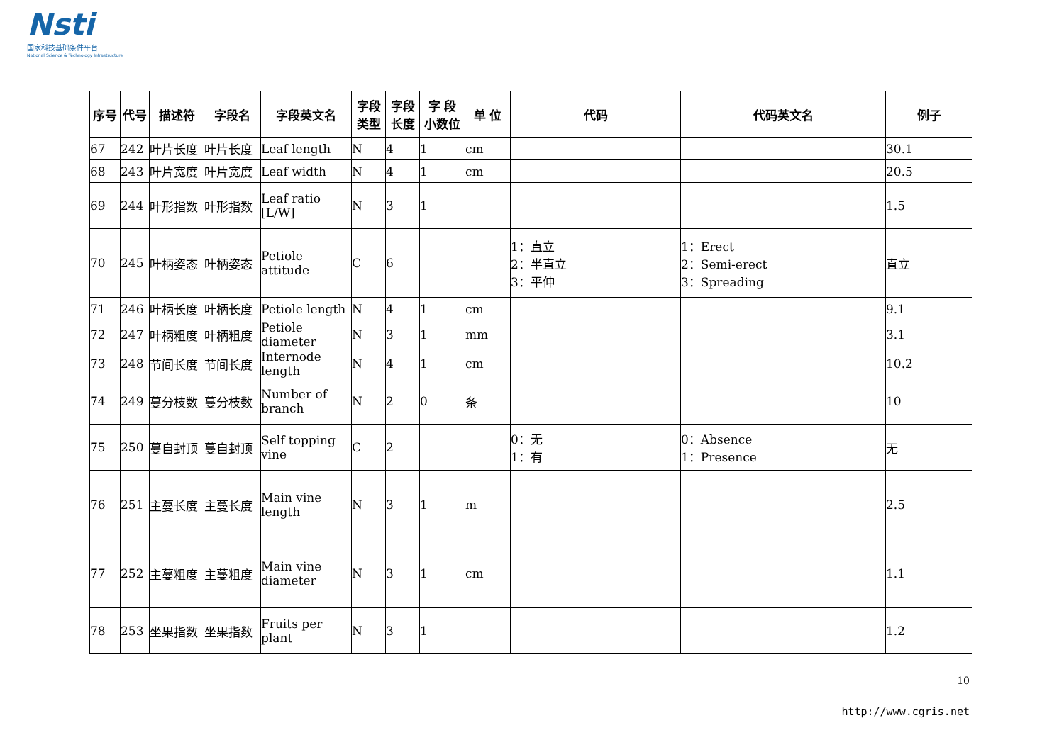Nsti
国家科技基础条件平台
National Science & Technology Infrastructure
| 序号 | 代号 | 描述符 | 字段名 | 字段英文名 | 字段 类型 | 字段 长度 | 字 段 小数位 | 单 位 | 代码 | 代码英文名 | 例子 |
| --- | --- | --- | --- | --- | --- | --- | --- | --- | --- | --- | --- |
| 67 | 242 | 叶片长度 | 叶片长度 | Leaf length | N | 4 | 1 | cm | | | 30.1 |
| 68 | 243 | 叶片宽度 | 叶片宽度 | Leaf width | N | 4 | 1 | cm | | | 20.5 |
| 69 | 244 | 叶形指数 | 叶形指数 | Leaf ratio [L/W] | N | 3 | 1 | | | | 1.5 |
| 70 | 245 | 叶柄姿态 | 叶柄姿态 | Petiole attitude | C | 6 | | | 1：直立 2：半直立 3：平伸 | 1：Erect 2：Semi-erect 3：Spreading | 直立 |
| 71 | 246 | 叶柄长度 | 叶柄长度 | Petiole length | N | 4 | 1 | cm | | | 9.1 |
| 72 | 247 | 叶柄粗度 | 叶柄粗度 | Petiole diameter | N | 3 | 1 | mm | | | 3.1 |
| 73 | 248 | 节间长度 | 节间长度 | Internode length | N | 4 | 1 | cm | | | 10.2 |
| 74 | 249 | 蔓分枝数 | 蔓分枝数 | Number of branch | N | 2 | 0 | 条 | | | 10 |
| 75 | 250 | 蔓自封顶 | 蔓自封顶 | Self topping vine | C | 2 | | | 0：无 1：有 | 0：Absence 1：Presence | 无 |
| 76 | 251 | 主蔓长度 | 主蔓长度 | Main vine length | N | 3 | 1 | m | | | 2.5 |
| 77 | 252 | 主蔓粗度 | 主蔓粗度 | Main vine diameter | N | 3 | 1 | cm | | | 1.1 |
| 78 | 253 | 坐果指数 | 坐果指数 | Fruits per plant | N | 3 | 1 | | | | 1.2 |
10
http://www.cgris.net